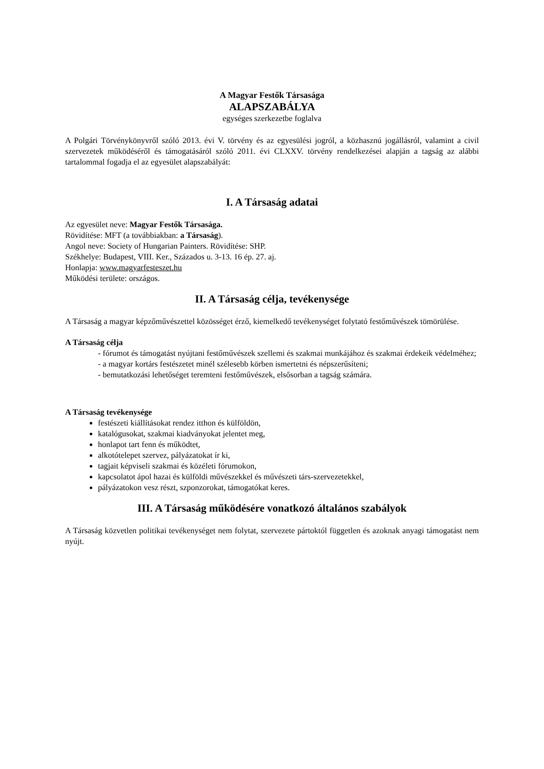A Magyar Festők Társasága
ALAPSZABÁLYA
egységes szerkezetbe foglalva
A Polgári Törvénykönyvről szóló 2013. évi V. törvény és az egyesülési jogról, a közhasznú jogállásról, valamint a civil szervezetek működéséről és támogatásáról szóló 2011. évi CLXXV. törvény rendelkezései alapján a tagság az alábbi tartalommal fogadja el az egyesület alapszabályát:
I. A Társaság adatai
Az egyesület neve: Magyar Festők Társasága.
Rövidítése: MFT (a továbbiakban: a Társaság).
Angol neve: Society of Hungarian Painters. Rövidítése: SHP.
Székhelye: Budapest, VIII. Ker., Százados u. 3-13. 16 ép. 27. aj.
Honlapja: www.magyarfesteszet.hu
Működési területe: országos.
II. A Társaság célja, tevékenysége
A Társaság a magyar képzőművészettel közösséget érző, kiemelkedő tevékenységet folytató festőművészek tömörülése.
A Társaság célja
- fórumot és támogatást nyújtani festőművészek szellemi és szakmai munkájához és szakmai érdekeik védelméhez;
- a magyar kortárs festészetet minél szélesebb körben ismertetni és népszerűsíteni;
- bemutatkozási lehetőséget teremteni festőművészek, elsősorban a tagság számára.
A Társaság tevékenysége
festészeti kiállításokat rendez itthon és külföldön,
katalógusokat, szakmai kiadványokat jelentet meg,
honlapot tart fenn és működtet,
alkotótelepet szervez, pályázatokat ír ki,
tagjait képviseli szakmai és közéleti fórumokon,
kapcsolatot ápol hazai és külföldi művészekkel és művészeti társ-szervezetekkel,
pályázatokon vesz részt, szponzorokat, támogatókat keres.
III. A Társaság működésére vonatkozó általános szabályok
A Társaság közvetlen politikai tevékenységet nem folytat, szervezete pártoktól független és azoknak anyagi támogatást nem nyújt.